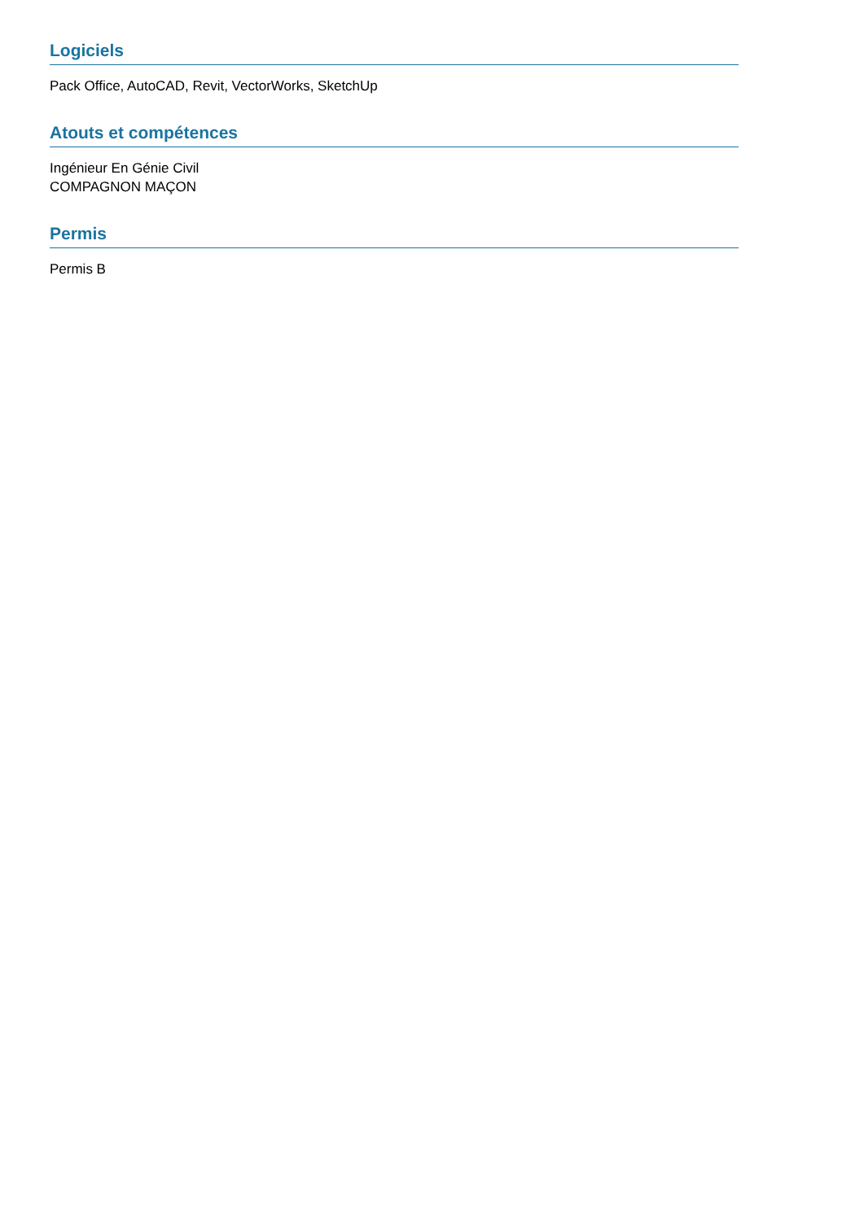Logiciels
Pack Office, AutoCAD, Revit, VectorWorks, SketchUp
Atouts et compétences
Ingénieur En Génie Civil
COMPAGNON MAÇON
Permis
Permis B